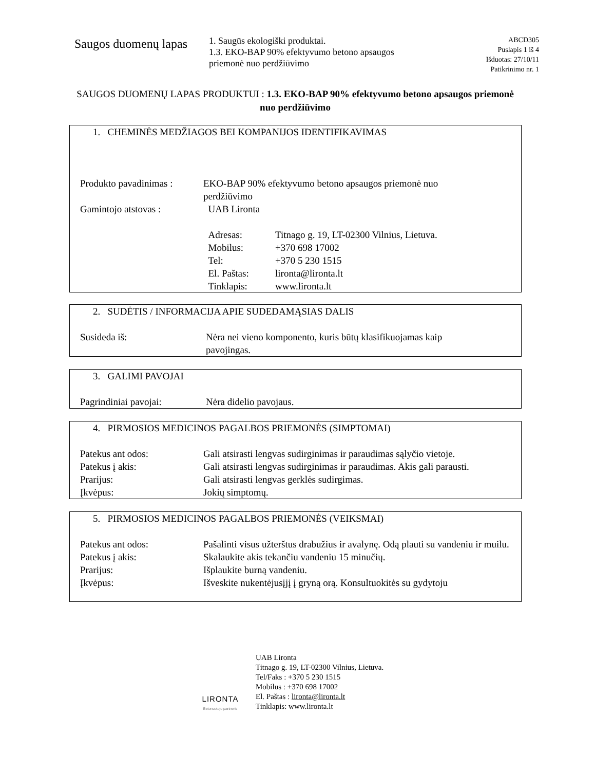Saugos duomenų lapas
1. Saugūs ekologiški produktai.
1.3. EKO-BAP 90% efektyvumo betono apsaugos priemonė nuo perdžiūvimo
ABCD305
Puslapis 1 iš 4
Išduotas: 27/10/11
Patikrinimo nr. 1
SAUGOS DUOMENŲ LAPAS PRODUKTUI : 1.3. EKO-BAP 90% efektyvumo betono apsaugos priemonė nuo perdžiūvimo
1. CHEMINĖS MEDŽIAGOS BEI KOMPANIJOS IDENTIFIKAVIMAS
| Produkto pavadinimas : | EKO-BAP 90% efektyvumo betono apsaugos priemonė nuo perdžiūvimo | |
| Gamintojo atstovas : | UAB Lironta | |
| | Adresas: | Titnago g. 19, LT-02300 Vilnius, Lietuva. |
| | Mobilus: | +370 698 17002 |
| | Tel: | +370 5 230 1515 |
| | El. Paštas: | lironta@lironta.lt |
| | Tinklapis: | www.lironta.lt |
2. SUDĖTIS / INFORMACIJA APIE SUDEDAMĄSIAS DALIS
| Susideda iš: | Nėra nei vieno komponento, kuris būtų klasifikuojamas kaip pavojingas. |
3. GALIMI PAVOJAI
| Pagrindiniai pavojai: | Nėra didelio pavojaus. |
4. PIRMOSIOS MEDICINOS PAGALBOS PRIEMONĖS (SIMPTOMAI)
| Patekus ant odos: | Gali atsirasti lengvas sudirginimas ir paraudimas sąlyčio vietoje. |
| Patekus į akis: | Gali atsirasti lengvas sudirginimas ir paraudimas. Akis gali parausti. |
| Prarijus: | Gali atsirasti lengvas gerklės sudirgimas. |
| Įkvėpus: | Jokių simptomų. |
5. PIRMOSIOS MEDICINOS PAGALBOS PRIEMONĖS (VEIKSMAI)
| Patekus ant odos: | Pašalinti visus užterštus drabužius ir avalynę. Odą plauti su vandeniu ir muilu. |
| Patekus į akis: | Skalaukite akis tekančiu vandeniu 15 minučių. |
| Prarijus: | Išplaukite burną vandeniu. |
| Įkvėpus: | Išveskite nukentėjusįjį į gryną orą. Konsultuokitės su gydytoju |
LIRONTA
Betonuotojo partneris
UAB Lironta
Titnago g. 19, LT-02300 Vilnius, Lietuva.
Tel/Faks : +370 5 230 1515
Mobilus : +370 698 17002
El. Paštas : lironta@lironta.lt
Tinklapis: www.lironta.lt